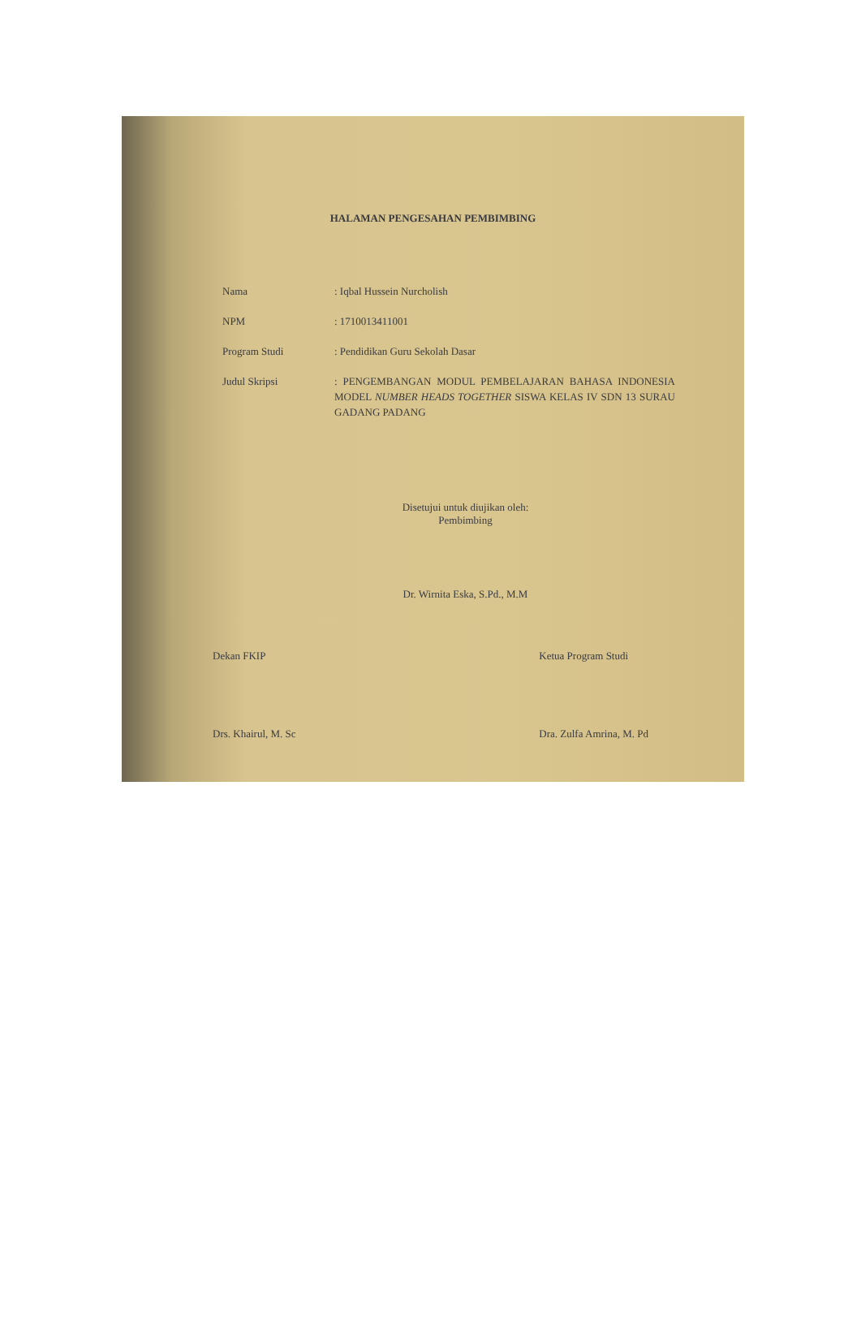HALAMAN PENGESAHAN PEMBIMBING
Nama : Iqbal Hussein Nurcholish
NPM : 1710013411001
Program Studi : Pendidikan Guru Sekolah Dasar
Judul Skripsi : PENGEMBANGAN MODUL PEMBELAJARAN BAHASA INDONESIA MODEL NUMBER HEADS TOGETHER SISWA KELAS IV SDN 13 SURAU GADANG PADANG
Disetujui untuk diujikan oleh:
Pembimbing
Dr. Wirnita Eska, S.Pd., M.M
Dekan FKIP
Drs. Khairul, M. Sc
Ketua Program Studi
Dra. Zulfa Amrina, M. Pd